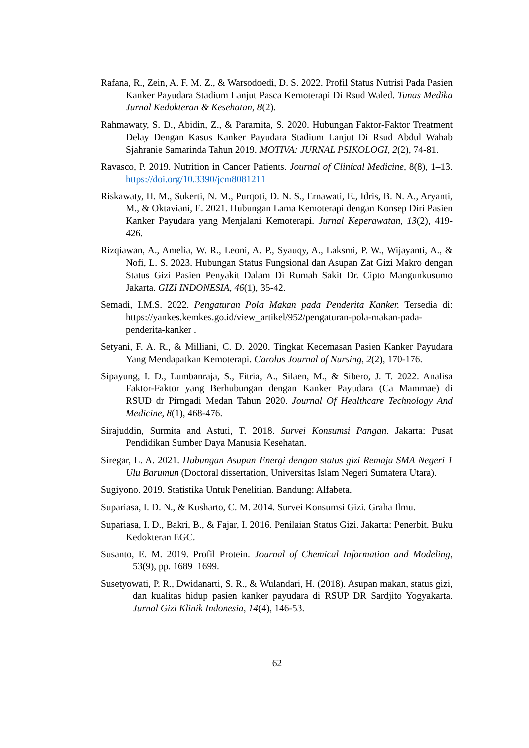Rafana, R., Zein, A. F. M. Z., & Warsodoedi, D. S. 2022. Profil Status Nutrisi Pada Pasien Kanker Payudara Stadium Lanjut Pasca Kemoterapi Di Rsud Waled. Tunas Medika Jurnal Kedokteran & Kesehatan, 8(2).
Rahmawaty, S. D., Abidin, Z., & Paramita, S. 2020. Hubungan Faktor-Faktor Treatment Delay Dengan Kasus Kanker Payudara Stadium Lanjut Di Rsud Abdul Wahab Sjahranie Samarinda Tahun 2019. MOTIVA: JURNAL PSIKOLOGI, 2(2), 74-81.
Ravasco, P. 2019. Nutrition in Cancer Patients. Journal of Clinical Medicine, 8(8), 1–13. https://doi.org/10.3390/jcm8081211
Riskawaty, H. M., Sukerti, N. M., Purqoti, D. N. S., Ernawati, E., Idris, B. N. A., Aryanti, M., & Oktaviani, E. 2021. Hubungan Lama Kemoterapi dengan Konsep Diri Pasien Kanker Payudara yang Menjalani Kemoterapi. Jurnal Keperawatan, 13(2), 419-426.
Rizqiawan, A., Amelia, W. R., Leoni, A. P., Syauqy, A., Laksmi, P. W., Wijayanti, A., & Nofi, L. S. 2023. Hubungan Status Fungsional dan Asupan Zat Gizi Makro dengan Status Gizi Pasien Penyakit Dalam Di Rumah Sakit Dr. Cipto Mangunkusumo Jakarta. GIZI INDONESIA, 46(1), 35-42.
Semadi, I.M.S. 2022. Pengaturan Pola Makan pada Penderita Kanker. Tersedia di: https://yankes.kemkes.go.id/view_artikel/952/pengaturan-pola-makan-pada-penderita-kanker .
Setyani, F. A. R., & Milliani, C. D. 2020. Tingkat Kecemasan Pasien Kanker Payudara Yang Mendapatkan Kemoterapi. Carolus Journal of Nursing, 2(2), 170-176.
Sipayung, I. D., Lumbanraja, S., Fitria, A., Silaen, M., & Sibero, J. T. 2022. Analisa Faktor-Faktor yang Berhubungan dengan Kanker Payudara (Ca Mammae) di RSUD dr Pirngadi Medan Tahun 2020. Journal Of Healthcare Technology And Medicine, 8(1), 468-476.
Sirajuddin, Surmita and Astuti, T. 2018. Survei Konsumsi Pangan. Jakarta: Pusat Pendidikan Sumber Daya Manusia Kesehatan.
Siregar, L. A. 2021. Hubungan Asupan Energi dengan status gizi Remaja SMA Negeri 1 Ulu Barumun (Doctoral dissertation, Universitas Islam Negeri Sumatera Utara).
Sugiyono. 2019. Statistika Untuk Penelitian. Bandung: Alfabeta.
Supariasa, I. D. N., & Kusharto, C. M. 2014. Survei Konsumsi Gizi. Graha Ilmu.
Supariasa, I. D., Bakri, B., & Fajar, I. 2016. Penilaian Status Gizi. Jakarta: Penerbit. Buku Kedokteran EGC.
Susanto, E. M. 2019. Profil Protein. Journal of Chemical Information and Modeling, 53(9), pp. 1689–1699.
Susetyowati, P. R., Dwidanarti, S. R., & Wulandari, H. (2018). Asupan makan, status gizi, dan kualitas hidup pasien kanker payudara di RSUP DR Sardjito Yogyakarta. Jurnal Gizi Klinik Indonesia, 14(4), 146-53.
62